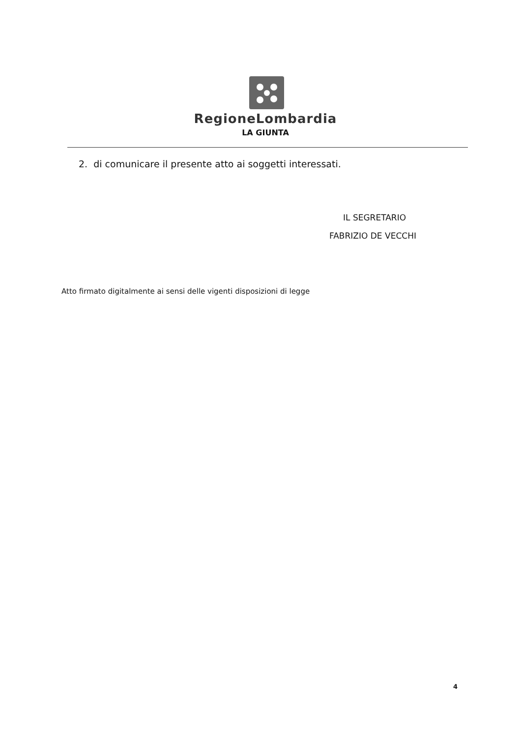RegioneLombardia
LA GIUNTA
2. di comunicare il presente atto ai soggetti interessati.
IL SEGRETARIO
FABRIZIO DE VECCHI
Atto firmato digitalmente ai sensi delle vigenti disposizioni di legge
4